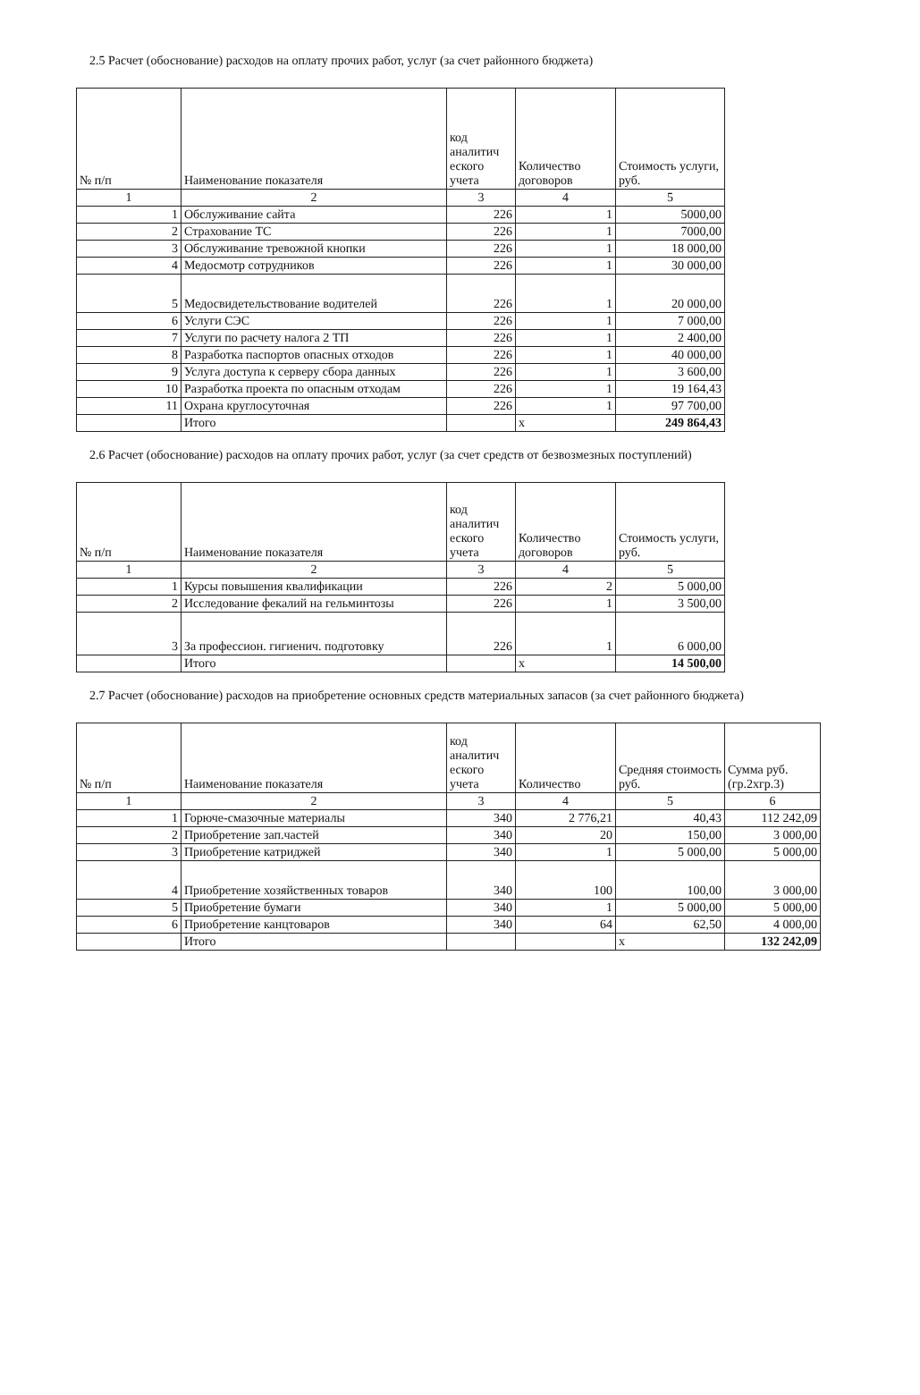2.5 Расчет (обоснование) расходов на оплату прочих работ, услуг (за счет районного бюджета)
| № п/п | Наименование показателя | код аналитич еского учета | Количество договоров | Стоимость услуги, руб. |
| --- | --- | --- | --- | --- |
| 1 | 2 | 3 | 4 | 5 |
| 1 | Обслуживание сайта | 226 | 1 | 5000,00 |
| 2 | Страхование ТС | 226 | 1 | 7000,00 |
| 3 | Обслуживание тревожной кнопки | 226 | 1 | 18 000,00 |
| 4 | Медосмотр сотрудников | 226 | 1 | 30 000,00 |
| 5 | Медосвидетельствование водителей | 226 | 1 | 20 000,00 |
| 6 | Услуги СЭС | 226 | 1 | 7 000,00 |
| 7 | Услуги по расчету налога 2 ТП | 226 | 1 | 2 400,00 |
| 8 | Разработка паспортов опасных отходов | 226 | 1 | 40 000,00 |
| 9 | Услуга доступа к серверу сбора данных | 226 | 1 | 3 600,00 |
| 10 | Разработка проекта по опасным отходам | 226 | 1 | 19 164,43 |
| 11 | Охрана круглосуточная | 226 | 1 | 97 700,00 |
| | Итого | | x | 249 864,43 |
2.6 Расчет (обоснование) расходов на оплату прочих работ, услуг (за счет средств от безвозмезных поступлений)
| № п/п | Наименование показателя | код аналитич еского учета | Количество договоров | Стоимость услуги, руб. |
| --- | --- | --- | --- | --- |
| 1 | 2 | 3 | 4 | 5 |
| 1 | Курсы повышения квалификации | 226 | 2 | 5 000,00 |
| 2 | Исследование фекалий на гельминтозы | 226 | 1 | 3 500,00 |
| 3 | За профессион. гигиенич. подготовку | 226 | 1 | 6 000,00 |
| | Итого | | x | 14 500,00 |
2.7 Расчет (обоснование) расходов на приобретение основных средств материальных запасов (за счет районного бюджета)
| № п/п | Наименование показателя | код аналитич еского учета | Количество | Средняя стоимость руб. | Сумма руб. (гр.2хгр.3) |
| --- | --- | --- | --- | --- | --- |
| 1 | 2 | 3 | 4 | 5 | 6 |
| 1 | Горюче-смазочные материалы | 340 | 2 776,21 | 40,43 | 112 242,09 |
| 2 | Приобретение зап.частей | 340 | 20 | 150,00 | 3 000,00 |
| 3 | Приобретение катриджей | 340 | 1 | 5 000,00 | 5 000,00 |
| 4 | Приобретение хозяйственных товаров | 340 | 100 | 100,00 | 3 000,00 |
| 5 | Приобретение бумаги | 340 | 1 | 5 000,00 | 5 000,00 |
| 6 | Приобретение канцтоваров | 340 | 64 | 62,50 | 4 000,00 |
| | Итого | | | x | 132 242,09 |